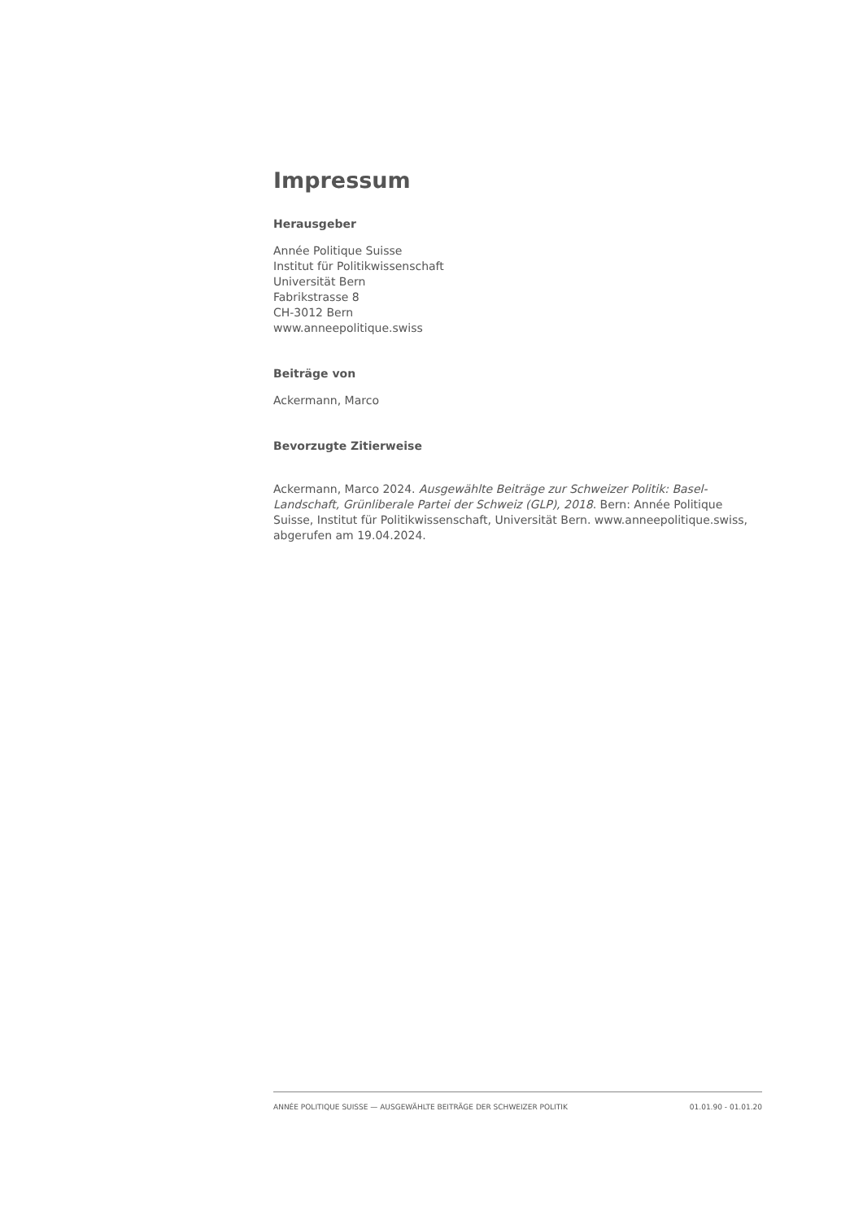Impressum
Herausgeber
Année Politique Suisse
Institut für Politikwissenschaft
Universität Bern
Fabrikstrasse 8
CH-3012 Bern
www.anneepolitique.swiss
Beiträge von
Ackermann, Marco
Bevorzugte Zitierweise
Ackermann, Marco 2024. Ausgewählte Beiträge zur Schweizer Politik: Basel-Landschaft, Grünliberale Partei der Schweiz (GLP), 2018. Bern: Année Politique Suisse, Institut für Politikwissenschaft, Universität Bern. www.anneepolitique.swiss, abgerufen am 19.04.2024.
ANNÉE POLITIQUE SUISSE — AUSGEWÄHLTE BEITRÄGE DER SCHWEIZER POLITIK 01.01.90 - 01.01.20